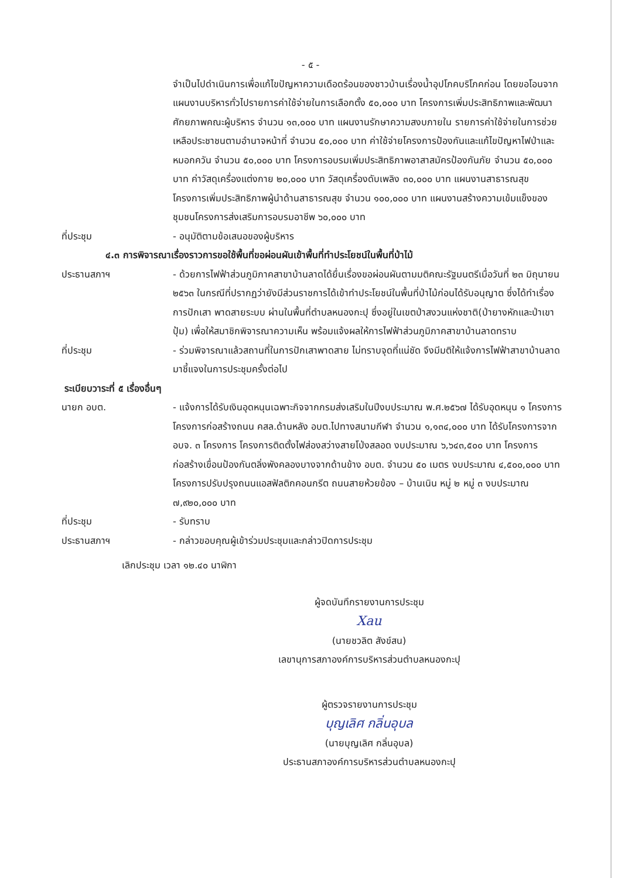- ๕ -
จำเป็นไปดำเนินการเพื่อแก้ไขปัญหาความเดือดร้อนของชาวบ้านเรื่องน้ำอุปโภคบริโภคก่อน โดยขอโอนจากแผนงานบริหารทั่วไปรายการค่าใช้จ่ายในการเลือกตั้ง ๕๐,๐๐๐ บาท โครงการเพิ่มประสิทธิภาพและพัฒนาศักยภาพคณะผู้บริหาร จำนวน ๑๓,๐๐๐ บาท แผนงานรักษาความสงบภายใน รายการค่าใช้จ่ายในการช่วยเหลือประชาชนตามอำนาจหน้าที่ จำนวน ๕๐,๐๐๐ บาท ค่าใช้จ่ายโครงการป้องกันและแก้ไขปัญหาไฟป่าและหมอกควัน จำนวน ๕๐,๐๐๐ บาท โครงการอบรมเพิ่มประสิทธิภาพอาสาสมัครป้องกันภัย จำนวน ๕๐,๐๐๐ บาท ค่าวัสดุเครื่องแต่งกาย ๒๐,๐๐๐ บาท วัสดุเครื่องดับเพลิง ๓๐,๐๐๐ บาท แผนงานสาธารณสุข โครงการเพิ่มประสิทธิภาพผู้นำด้านสาธารณสุข จำนวน ๑๐๐,๐๐๐ บาท แผนงานสร้างความเข้มแข็งของชุมชนโครงการส่งเสริมการอบรมอาชีพ ๖๐,๐๐๐ บาท
ที่ประชุม - อนุมัติตามข้อเสนอของผู้บริหาร
๔.๓ การพิจารณาเรื่องราวการขอใช้พื้นที่ขอผ่อนผันเข้าพื้นที่ทำประโยชน์ในพื้นที่ป่าไม้
ประธานสภาฯ - ด้วยการไฟฟ้าส่วนภูมิภาคสาขาบ้านลาดได้ยื่นเรื่องขอผ่อนผันตามมติคณะรัฐมนตรีเมื่อวันที่ ๒๓ มิถุนายน ๒๕๖๓ ในกรณีที่ปรากฏว่ายังมีส่วนราชการได้เข้าทำประโยชน์ในพื้นที่ป่าไม้ก่อนได้รับอนุญาต ซึ่งได้ทำเรื่องการปักเสา พาดสายระบบ ผ่านในพื้นที่ตำบลหนองกะปุ ซึ่งอยู่ในเขตป่าสงวนแห่งชาติ(ป่ายางหักและป่าเขาปุ้ม) เพื่อให้สมาชิกพิจารณาความเห็น พร้อมแจ้งผลให้การไฟฟ้าส่วนภูมิภาคสาขาบ้านลาดทราบ
ที่ประชุม - ร่วมพิจารณาแล้วสถานที่ในการปักเสาพาดสาย ไม่ทราบจุดที่แน่ชัด จึงมีมติให้แจ้งการไฟฟ้าสาขาบ้านลาดมาชี้แจงในการประชุมครั้งต่อไป
ระเบียบวาระที่ ๕ เรื่องอื่นๆ
นายก อบต. - แจ้งการได้รับเงินอุดหนุนเฉพาะกิจจากกรมส่งเสริมในปีงบประมาณ พ.ศ.๒๕๖๗ ได้รับอุดหนุน ๑ โครงการ โครงการก่อสร้างถนน คสล.ด้านหลัง อบต.ไปทางสนามกีฬา จำนวน ๑,๑๓๔,๐๐๐ บาท ได้รับโครงการจาก อบจ. ๓ โครงการ โครงการติดตั้งไฟส่องสว่างสายโป่งสลอด งบประมาณ ๖,๖๔๓,๕๐๐ บาท โครงการก่อสร้างเขื่อนป้องกันตลิ่งพังคลองบางจากด้านข้าง อบต. จำนวน ๕๐ เมตร งบประมาณ ๔,๕๐๐,๐๐๐ บาท โครงการปรับปรุงถนนแอสฟัลติกคอนกรีต ถนนสายห้วยข้อง – บ้านเนิน หมู่ ๒ หมู่ ๓ งบประมาณ ๗,๙๒๐,๐๐๐ บาท
ที่ประชุม - รับทราบ
ประธานสภาฯ - กล่าวขอบคุณผู้เข้าร่วมประชุมและกล่าวปิดการประชุม
เลิกประชุม เวลา ๑๒.๔๐ นาฬิกา
ผู้จดบันทึกรายงานการประชุม
Xau
(นายชวลิต สังข์สน)
เลขานุการสภาองค์การบริหารส่วนตำบลหนองกะปุ
ผู้ตรวจรายงานการประชุม
บุญเลิศ กลิ่นอุบล
(นายบุญเลิศ กลิ่นอุบล)
ประธานสภาองค์การบริหารส่วนตำบลหนองกะปุ